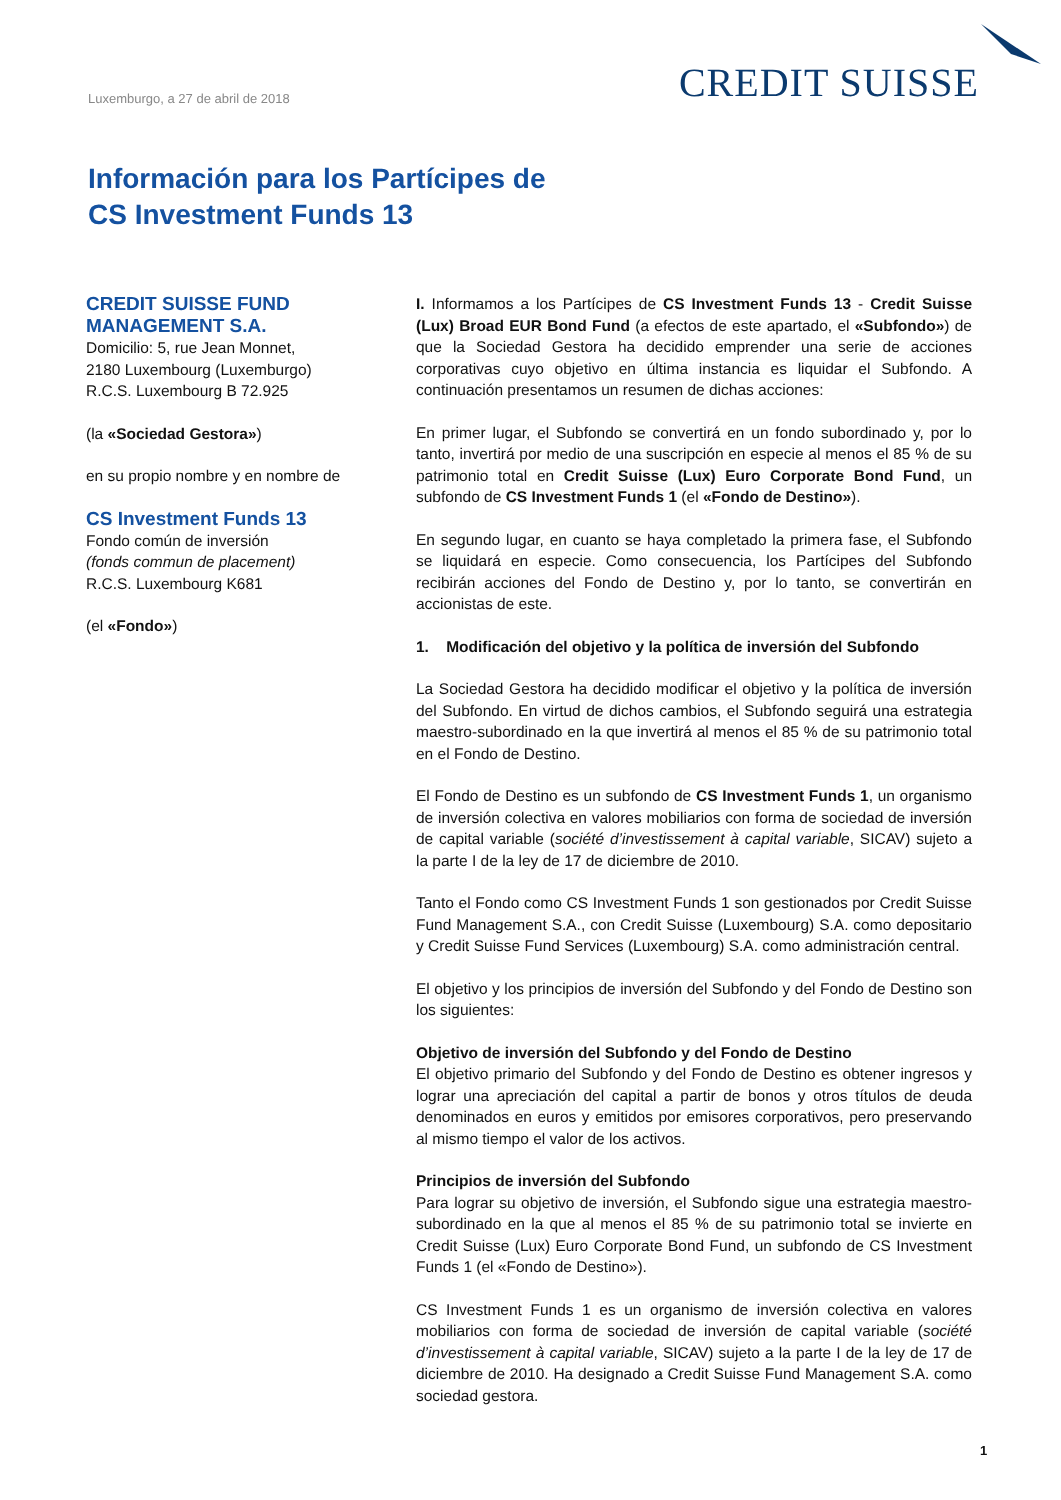Luxemburgo, a 27 de abril de 2018
CREDIT SUISSE
Información para los Partícipes de
CS Investment Funds 13
CREDIT SUISSE FUND
MANAGEMENT S.A.
Domicilio: 5, rue Jean Monnet,
2180 Luxembourg (Luxemburgo)
R.C.S. Luxembourg B 72.925
(la «Sociedad Gestora»)
en su propio nombre y en nombre de
CS Investment Funds 13
Fondo común de inversión
(fonds commun de placement)
R.C.S. Luxembourg K681
(el «Fondo»)
I. Informamos a los Partícipes de CS Investment Funds 13 - Credit Suisse (Lux) Broad EUR Bond Fund (a efectos de este apartado, el «Subfondo») de que la Sociedad Gestora ha decidido emprender una serie de acciones corporativas cuyo objetivo en última instancia es liquidar el Subfondo. A continuación presentamos un resumen de dichas acciones:
En primer lugar, el Subfondo se convertirá en un fondo subordinado y, por lo tanto, invertirá por medio de una suscripción en especie al menos el 85 % de su patrimonio total en Credit Suisse (Lux) Euro Corporate Bond Fund, un subfondo de CS Investment Funds 1 (el «Fondo de Destino»).
En segundo lugar, en cuanto se haya completado la primera fase, el Subfondo se liquidará en especie. Como consecuencia, los Partícipes del Subfondo recibirán acciones del Fondo de Destino y, por lo tanto, se convertirán en accionistas de este.
1. Modificación del objetivo y la política de inversión del Subfondo
La Sociedad Gestora ha decidido modificar el objetivo y la política de inversión del Subfondo. En virtud de dichos cambios, el Subfondo seguirá una estrategia maestro-subordinado en la que invertirá al menos el 85 % de su patrimonio total en el Fondo de Destino.
El Fondo de Destino es un subfondo de CS Investment Funds 1, un organismo de inversión colectiva en valores mobiliarios con forma de sociedad de inversión de capital variable (société d’investissement à capital variable, SICAV) sujeto a la parte I de la ley de 17 de diciembre de 2010.
Tanto el Fondo como CS Investment Funds 1 son gestionados por Credit Suisse Fund Management S.A., con Credit Suisse (Luxembourg) S.A. como depositario y Credit Suisse Fund Services (Luxembourg) S.A. como administración central.
El objetivo y los principios de inversión del Subfondo y del Fondo de Destino son los siguientes:
Objetivo de inversión del Subfondo y del Fondo de Destino
El objetivo primario del Subfondo y del Fondo de Destino es obtener ingresos y lograr una apreciación del capital a partir de bonos y otros títulos de deuda denominados en euros y emitidos por emisores corporativos, pero preservando al mismo tiempo el valor de los activos.
Principios de inversión del Subfondo
Para lograr su objetivo de inversión, el Subfondo sigue una estrategia maestro-subordinado en la que al menos el 85 % de su patrimonio total se invierte en Credit Suisse (Lux) Euro Corporate Bond Fund, un subfondo de CS Investment Funds 1 (el «Fondo de Destino»).
CS Investment Funds 1 es un organismo de inversión colectiva en valores mobiliarios con forma de sociedad de inversión de capital variable (société d’investissement à capital variable, SICAV) sujeto a la parte I de la ley de 17 de diciembre de 2010. Ha designado a Credit Suisse Fund Management S.A. como sociedad gestora.
1